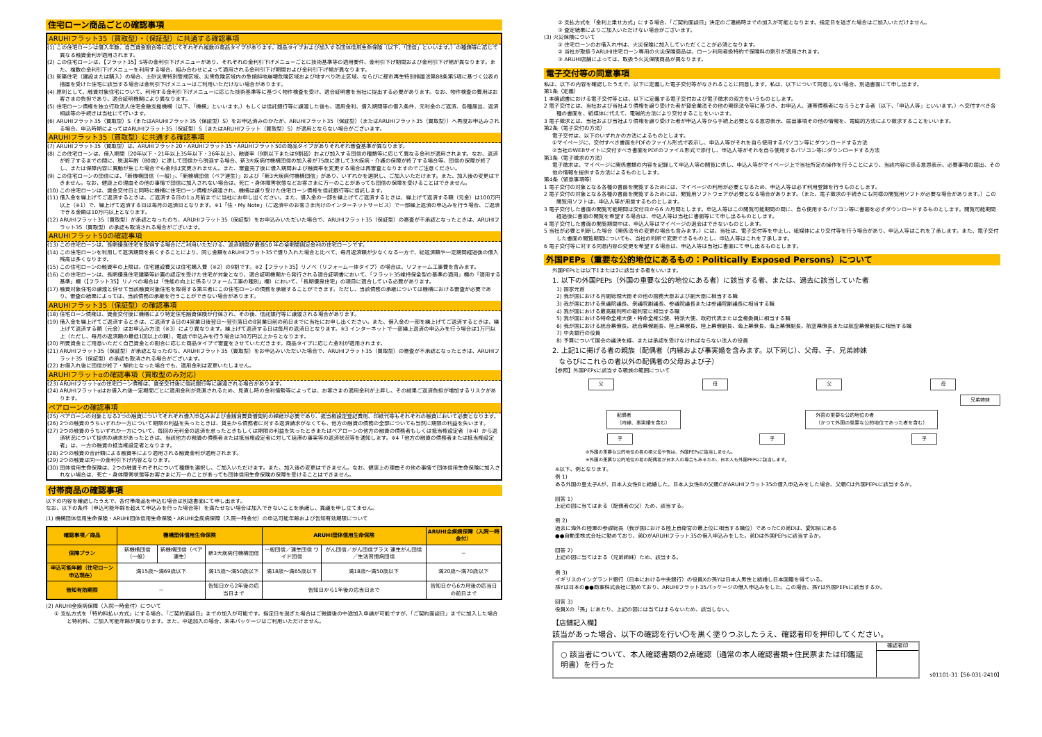住宅ローン商品ごとの確認事項
ARUHIフラット35（買取型）・（保証型）に共通する確認事項
(1) この住宅ローンは借入年数、自己資金割合等に応じてそれぞれ複数の商品タイプがあります。商品タイプおよび加入する団体信用生命保険（以下、「団信」といいます。）の種類等に応じて異なる融資金利が適用されます。
(2) この住宅ローンは、【フラット35】S等の金利引下げメニューがあり、それぞれの金利引下げメニューごとに技術基準等の適用要件、金利引下げ期間および金利引下げ幅が異なります。また、複数の金利引下げメニューを利用する場合、組み合わせによって適用される金利引下げ期間および金利引下げ幅が異なります。
(3) 新築住宅（建設または購入）の場合、土砂災害特別警戒区域、災害危険区域内の急傾斜地崩壊危険区域および地すべり防止区域、ならびに都市再生特別措置法第88条第5項に基づく公表の措置を受けた住宅に該当する場合は金利引下げメニューはご利用いただけない場合があります。
(4) 原則として、融資対象住宅について、利用する金利引下げメニューに応じた技術基準等に基づく物件検査を受け、適合証明書を当社に提出する必要があります。なお、物件検査の費用はお客さまの負担であり、適合証明機関により異なります。
(5) 住宅ローン債権を独立行政法人住宅金融支援機構（以下、「機構」といいます。）もしくは信託銀行等に譲渡した後も、適用金利、借入期間等の借入条件、元利金のご返済、各種届出、返済相談等の手続きは当社にて行います。
(6) ARUHIフラット35（買取型）S（またはARUHIフラット35（保証型）S）をお申込済みのかたが、ARUHIフラット35（保証型）（またはARUHIフラット35（買取型））へ再度お申込みされる場合、申込時期によってはARUHIフラット35（保証型）S（またはARUHIフラット（買取型）S）が適用とならない場合がございます。
ARUHIフラット35（買取型）に共通する確認事項
(7) ARUHIフラット35（買取型）は、ARUHIフラット20・ARUHIフラット35・ARUHIフラット50の商品タイプがありそれぞれ審査基準が異なります。
(8) この住宅ローンは、借入期間（20年以下・21年以上35年以下・36年以上）、融資率（9割以下または9割超）および加入する団信の種類等に応じて異なる金利が適用されます。なお、返済が終了するまでの間に、脱退年齢（80歳）に達して団信から脱退する場合、新3大疾病付機構団信の加入者が75歳に達して3大疾病・介護の保障が終了する場合等、団信の保障が終了し、または保障内容に異動が生じた場合でも金利は変更されません。また、審査完了後に借入期間および融資率を変更する場合は再審査となりますのでご注意ください。
(9) この住宅ローンの団信には、「新機構団信（一般）」、「新機構団信（ペア連生）」および「新3大疾病付機構団信」があり、いずれかを選択し、ご加入いただけます。また、加入後の変更はできません。なお、健康上の理由その他の事情で団信に加入されない場合は、死亡・身体障害状態などお客さまに万一のことがあっても団信の保障を受けることはできません。
(10) この住宅ローンは、資金交付日と同時に機構に住宅ローン債権が譲渡され、機構は譲り受けた住宅ローン債権を信託銀行等に信託します。
(11) 借入金を繰上げてご返済するときは、ご返済する日の1ヵ月前までに当社にお申し出ください。また、借入金の一部を繰上げてご返済するときは、繰上げて返済する額（元金）は100万円以上（※1）で、繰上げて返済する日は毎月の返済日となります。※1「住・My Note」（ご返済中のお客さま向けのインターネットサービス）で一部繰上返済の申込みを行う場合、ご返済できる金額は10万円以上となります。
(12) ARUHIフラット35（買取型）が承認となったのち、ARUHIフラット35（保証型）をお申込みいただいた場合で、ARUHIフラット35（保証型）の審査が不承認となったときは、ARUHIフラット35（買取型）の承認も取消される場合がございます。
ARUHIフラット50の確認事項
(13) この住宅ローンは、長期優良住宅を取得する場合にご利用いただける、返済期間が最長50 年の全期間固定金利の住宅ローンです。
(14) この住宅ローンを利用して返済期間を長くすることにより、同じ金額をARUHIフラット35で借り入れた場合と比べて、毎月返済額が少なくなる一方で、総返済額や一定期間経過後の借入残高は多くなります。
(15) この住宅ローンの融資率の上限は、住宅建設費又は住宅購入費（※2）の9割です。※2【フラット35】リノベ（リフォーム一体タイプ）の場合は、リフォーム工事費を含みます。
(16) この住宅ローンは、長期優良住宅建築等計画の認定を受けた住宅が対象となり、適合証明機関から発行される適合証明書において、「フラット35維持保全型の基準の適用」欄の「適用する基準」欄（【フラット35】リノベの場合は「性能の向上に係るリフォーム工事の種別」欄）において、「長期優良住宅」の項目に適合している必要があります。
(17) 融資対象住宅の譲渡と併せて当該融資対象住宅を取得する第三者にこの住宅ローンの債務を承継することができます。ただし、当該債務の承継については機構における審査が必要であり、審査の結果によっては、当該債務の承継を行うことができない場合があります。
ARUHIフラット35（保証型）の確認事項
(18) 住宅ローン債権は、資金交付後に機構により特定住宅融資保険が付保され、その後、信託銀行等に譲渡される場合があります。
(19) 借入金を繰上げてご返済するときは、ご返済する日の4営業日後翌日～翌引落日の8営業日前の前日までに当社にお申し出ください。また、借入金の一部を繰上げてご返済するときは、繰上げて返済する額（元金）はお申込み方法（※3）により異なります。繰上げて返済する日は毎月の返済日となります。※3 インターネットで一部繰上返済の申込みを行う場合は1万円以上（ただし、毎月の返済額の最低1回以上の額）、電話で申込みを行う場合は30万円以上からとなります。
(20) 所要資金とご用意いただく自己資金との割合に応じた商品タイプで審査をさせていただきます。商品タイプに応じた金利が適用されます。
(21) ARUHIフラット35（保証型）が承認となったのち、ARUHIフラット35（買取型）をお申込みいただいた場合で、ARUHIフラット35（買取型）の審査が不承認となったときは、ARUHIフラット35（保証型）の承認も取消される場合がございます。
(22) お借入れ後に団信が終了・解約となった場合でも、適用金利は変更いたしません。
ARUHIフラットαの確認事項（買取型のみ対応）
(23) ARUHIフラットαの住宅ローン債権は、資金交付後に信託銀行等に譲渡される場合があります。
(24) ARUHIフラットαはお借入れ後一定期間ごとに適用金利が見直されるため、見直し時の金利情勢等によっては、お客さまの適用金利が上昇し、その結果ご返済負担が増加するリスクがあります。
ペアローンの確認事項
(25) ペアローンの対象となる2つの融資についてそれぞれ借入申込みおよび金銭消費貸借契約の締結が必要であり、抵当権設定登記費用、印紙代等もそれぞれの融資において必要となります。
(26) 2つの融資のうちいずれか一方について期限の利益を失ったときは、貸主から債務者に対する返済請求がなくても、他方の融資の債務の全部についても当然に期限の利益を失います。
(27) 2つの融資のうちいずれか一方について、毎回の元利金の返済を怠ったときもしくは期限の利益を失ったときまたはペアローンの他方の融資の債務者もしくは抵当権設定者（※4）から返済状況について提供の請求があったときは、当該他方の融資の債務者または抵当権設定者に対して延滞の事実等の返済状況等を通知します。※4「他方の融資の債務者または抵当権設定者」は、一方の融資の抵当権設定者となります。
(28) 2つの融資の合計額による融資率により適用される融資金利が適用されます。
(29) 2つの融資は同一の金利引下げ内容となります。
(30) 団体信用生命保険は、2つの融資それぞれについて種類を選択し、ご加入いただけます。また、加入後の変更はできません。なお、健康上の理由その他の事情で団体信用生命保険に加入されない場合は、死亡・身体障害状態等お客さまに万一のことがあっても団体信用生命保険の保障を受けることはできません。
付帯商品の確認事項
以下の内容を確認したうえで、各付帯商品を申込む場合は別途書面にて申し出ます。
なお、以下の条件（申込可能年齢を超えて申込みを行った場合等）を満たせない場合は加入できないことを承諾し、異議を申し立てません。
(1) 機構団体信用生命保険・ARUHI団体信用生命保険・ARUHI全疾病保障（入院一時金付）の申込可能年齢および告知有効期限について
| 確認事項／商品 | 機構団体信用生命保険 | | | ARUHI団体信用生命保険 | | ARUHI全疾病保障（入院一時金付） |
| --- | --- | --- | --- | --- | --- | --- |
| 保障プラン | 新機構団信（一般） | 新機構団信（ペア連生） | 新3大疾病付機構団信 | 一般団信／連生団信 ワイド団信 | がん団信／がん団信プラス 連生がん団信／生活習慣病団信 | － |
| 申込可能年齢（住宅ローン申込現在） | 満15歳～満69歳以下 | | 満15歳～満50歳以下 | 満18歳～満65歳以下 | 満18歳～満50歳以下 | 満20歳～満70歳以下 |
| 告知有効期限 | － | | 告知日から2年後の応当日まで | 告知日から1年後の応当日まで | | 告知日から6カ月後の応当日の前日まで |
(2) ARUHI全疾病保障（入院一時金付）について
① 支払方式を「特約料払い方式」にする場合、「ご契約面談日」までの加入が可能です。指定日を過ぎた場合はご融資後の中途加入申請が可能ですが、「ご契約面談日」までに加入した場合と特約料、ご加入可能年齢が異なります。また、中途加入の場合、未来パッケージはご利用いただけません。
② 支払方式を「金利上乗せ方式」にする場合、「ご契約面談日」決定のご連絡時までの加入が可能となります。指定日を過ぎた場合はご加入いただけません。
③ 査定結果によりご加入いただけない場合がございます。
(3) 火災保険について
① 住宅ローンのお借入れ中は、火災保険に加入していただくことが必須となります。
② 当社が取扱うARUHI住宅ローン専用の火災保険商品は、ローン利用者扱特約で保険料の割引が適用されます。
③ ARUHI店舗によっては、取扱う火災保険商品が異なります。
電子交付等の同意事項
私は、以下の内容を確認したうえで、以下に定義した電子交付等がなされることに同意します。私は、以下について同意しない場合、別途書面にて申し出ます。
第1条（定義）
1 本確認書における電子交付等とは、以下に定義する電子交付および電子徴求の双方をいうものとします。
2 電子交付とは、当社および当社より債権を譲り受けた者が貸金業法その他の関係法令等に基づき、お申込人、連帯債務者になろうとする者（以下、「申込人等」といいます。）へ交付すべき各種の書面を、紙媒体に代えて、電磁的方法により交付することをいいます。
3 電子徴求とは、当社および当社より債権を譲り受けた者が申込人等から手続上必要となる意思表示、届出事項その他の情報を、電磁的方法により徴求することをいいます。
第2条（電子交付の方法）
電子交付は、以下のいずれかの方法によるものとします。
①マイページに、交付すべき書面をPDFのファイル形式で表示し、申込人等がそれを自ら使用するパソコン等にダウンロードする方法
②当社のWEBサイトに交付すべき書面をPDFのファイル形式で添付し、申込人等がそれを自ら使用するパソコン等にダウンロードする方法
第3条（電子徴求の方法）
電子徴求は、マイページに関係書類の内容を記録して申込人等の閲覧に供し、申込人等がマイページ上で当社所定の操作を行うことにより、当該内容に係る意思表示、必要事項の届出、その他の情報を提供する方法によるものとします。
第4条（留意事項等）
1 電子交付の対象となる各種の書面を閲覧するためには、マイページの利用が必要となるため、申込人等は必ず利用登録を行うものとします。
2 電子交付の対象となる各種の書面を閲覧するためには、閲覧用ソフトウェアが必要となる場合があります。（また、電子徴求の手続きにも同様の閲覧用ソフトが必要な場合があります。）この閲覧用ソフトは、申込人等が用意するものとします。
3 電子交付した書面の閲覧可能期間は交付日から6 カ月間とします。申込人等はこの閲覧可能期間の間に、自ら使用するパソコン等に書面を必ずダウンロードするものとします。閲覧可能期間経過後に書面の閲覧を希望する場合は、申込人等は当社に書面等にて申し出るものとします。
4 電子交付した書面の閲覧期間中は、申込人等はマイページの退会はできないものとします。
5 当社が必要と判断した場合（関係法令の変更の場合も含みます。）には、当社は、電子交付等を中止し、紙媒体により交付等を行う場合があり、申込人等はこれを了承します。また、電子交付した書面の閲覧期間についても、当社の判断で変更できるものとし、申込人等はこれを了承します。
6 電子交付等に対する同意内容の変更を希望する場合は、申込人等は当社に書面にて申し出るものとします。
外国PEPs（重要な公的地位にあるもの：Politically Exposed Persons）について
外国PEPsとは以下1または2に該当する者をいいます。
1. 以下の外国PEPs（外国の重要な公的地位にある者）に該当する者、または、過去に該当していた者
1) 国家元首
2) 我が国における内閣総理大臣その他の国務大臣および副大臣に相当する職
3) 我が国における衆議院議長、衆議院副議長、参議院議長または参議院副議長に相当する職
4) 我が国における最高裁判所の裁判官に相当する職
5) 我が国における特命全権大使・特命全権公使、特派大使、政府代表または全権委員に相当する職
6) 我が国における統合幕僚長、統合幕僚副長、陸上幕僚長、陸上幕僚副長、海上幕僚長、海上幕僚副長、航空幕僚長または航空幕僚副長に相当する職
7) 中央銀行の役員
8) 予算について国会の議決を経、または承認を受けなければならない法人の役員
2. 上記1に掲げる者の親族（配偶者（内縁および事実婚を含みます。以下同じ）、父母、子、兄弟姉妹
ならびにこれらの者以外の配偶者の父母および子）
【参照】外国PEPsに該当する親族の範囲について
父母父母
兄弟姉妹
配偶者
（内縁、事実婚を含む） 外国の重要な公的地位の者
（かつて外国の重要な公的地位であった者を含む）
子子子
※外国の重要な公的地位の者の祖父母や孫は、外国PEPsに該当しません。
※外国の重要な公的地位の者の配偶者が日本人の場合もあるため、日本人も外国PEPsに該当します。
※以下、例となります。
例 1)
ある外国の皇太子Aが、日本人女性Bと結婚した。日本人女性Bの父親CがARUHIフラット35の借入申込みをした場合、父親Cは外国PEPsに該当するか。
回答 1)
上記の図に当てはまる（配偶者の父）ため、該当する。
例 2)
過去に海外の陸軍の参謀総長（我が国における陸上自衛官の最上位に相当する職位）であったCの弟Dは、愛知県にある
●●自動車株式会社に勤めており、弟DがARUHIフラット35の借入申込みをした。弟Dは外国PEPsに該当するか。
回答 2)
上記の図に当てはまる（兄弟姉妹）ため、該当する。
例 3)
イギリスのイングランド銀行（日本における中央銀行）の役員Xの孫Yは日本人男性と結婚し日本国籍を得ている。
孫Yは日本の●●商事株式会社に勤めており、ARUHIフラット35パッケージの借入申込みをした。この場合、孫Yは外国PEPsに該当するか。
回答 3)
役員Xの「孫」にあたり、上記の図には当てはまらないため、該当しない。
【店舗記入欄】
該当があった場合、以下の確認を行い〇を黒く塗りつぶしたうえ、確認者印を押印してください。
○ 該当者について、本人確認書類の2点確認（通常の本人確認書類+住民票または印鑑証明書）を行った
確認者印
s01101-31【S6-031-2410】